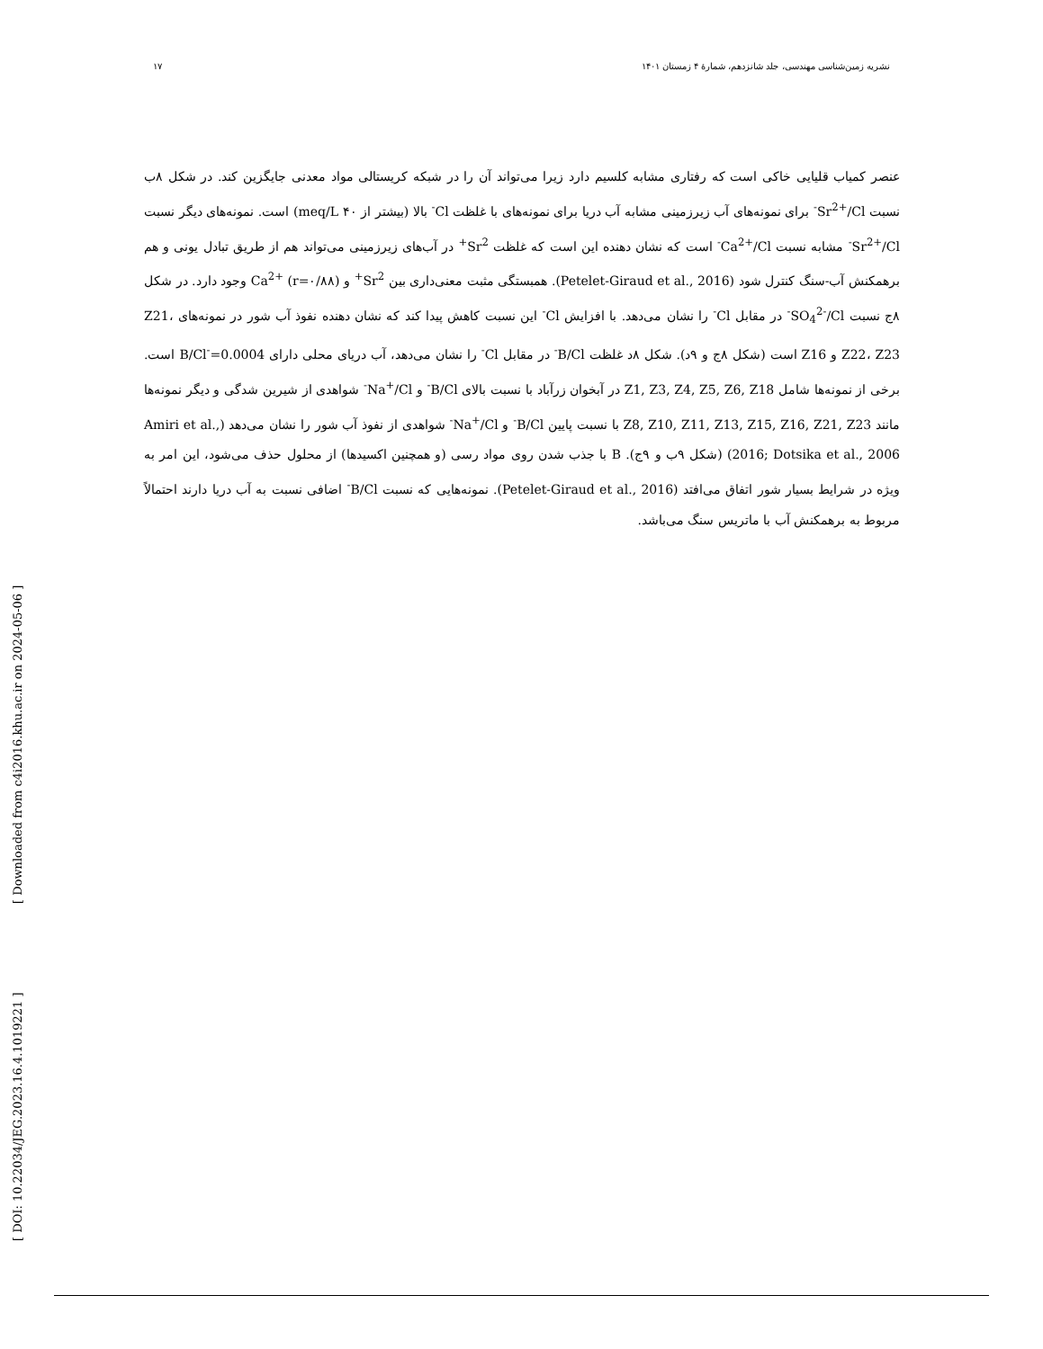۱۷ نشریه زمین‌شناسی مهندسی، جلد شانزدهم، شمارهٔ ۴ زمستان ۱۴۰۱
[ DOI: 10.22034/JEG.2023.16.4.1019221 ]
[ Downloaded from c4i2016.khu.ac.ir on 2024-05-06 ]
عنصر کمیاب قلیایی خاکی است که رفتاری مشابه کلسیم دارد زیرا می‌تواند آن را در شبکه کریستالی مواد معدنی جایگزین کند. در شکل ۸ب نسبت Sr<sup>2+</sup>/Cl<sup>-</sup> برای نمونه‌های آب زیرزمینی مشابه آب دریا برای نمونه‌های با غلظت Cl<sup>-</sup> بالا (بیشتر از ۴۰ meq/L) است. نمونه‌های دیگر نسبت Sr<sup>2+</sup>/Cl<sup>-</sup> مشابه نسبت Ca<sup>2+</sup>/Cl<sup>-</sup> است که نشان دهنده این است که غلظت Sr<sup>2+</sup> در آب‌های زیرزمینی می‌تواند هم از طریق تبادل یونی و هم برهمکنش آب-سنگ کنترل شود (Petelet-Giraud et al., 2016). همبستگی مثبت معنی‌داری بین Sr<sup>2+</sup> و Ca<sup>2+</sup> (r=۰/۸۸) وجود دارد. در شکل ۸ج نسبت SO<sub>4</sub><sup>2-</sup>/Cl<sup>-</sup> در مقابل Cl<sup>-</sup> را نشان می‌دهد. با افزایش Cl<sup>-</sup> این نسبت کاهش پیدا کند که نشان دهنده نفوذ آب شور در نمونه‌های Z21، Z22، Z23 و Z16 است (شکل ۸ج و ۹د). شکل ۸د غلظت B/Cl<sup>-</sup> در مقابل Cl<sup>-</sup> را نشان می‌دهد، آب دریای محلی دارای B/Cl<sup>-</sup>=0.0004 است. برخی از نمونه‌ها شامل Z1, Z3, Z4, Z5, Z6, Z18 در آبخوان زرآباد با نسبت بالای B/Cl<sup>-</sup> و Na<sup>+</sup>/Cl<sup>-</sup> شواهدی از شیرین شدگی و دیگر نمونه‌ها مانند Z8, Z10, Z11, Z13, Z15, Z16, Z21, Z23 با نسبت پایین B/Cl<sup>-</sup> و Na<sup>+</sup>/Cl<sup>-</sup> شواهدی از نفوذ آب شور را نشان می‌دهد (Amiri et al., 2016; Dotsika et al., 2006) (شکل ۹ب و ۹ج). B با جذب شدن روی مواد رسی (و همچنین اکسیدها) از محلول حذف می‌شود، این امر به ویژه در شرایط بسیار شور اتفاق می‌افتد (Petelet-Giraud et al., 2016). نمونه‌هایی که نسبت B/Cl<sup>-</sup> اضافی نسبت به آب دریا دارند احتمالاً مربوط به برهمکنش آب با ماتریس سنگ می‌باشد.